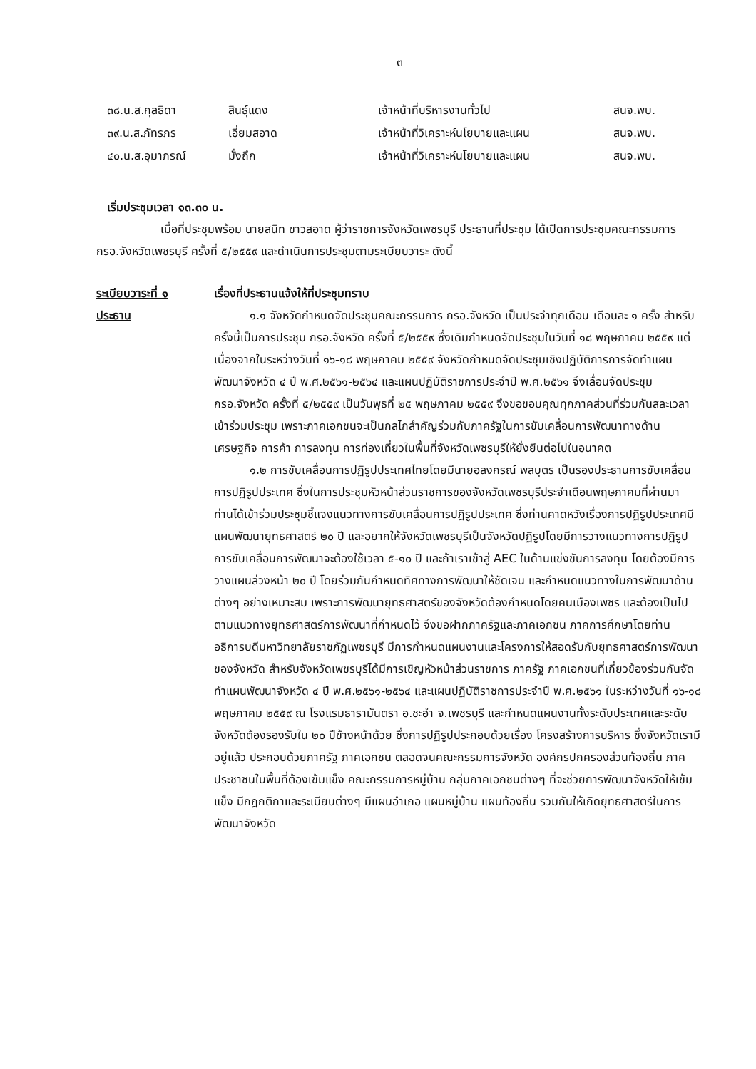๓
| ๓๘.น.ส.กุลธิดา | สินธุ์แดง | เจ้าหน้าที่บริหารงานทั่วไป | สนจ.พบ. |
| ๓๙.น.ส.ภัทรภร | เอี่ยมสอาด | เจ้าหน้าที่วิเคราะห์นโยบายและแผน | สนจ.พบ. |
| ๔๐.น.ส.อุมาภรณ์ | มั่งถึก | เจ้าหน้าที่วิเคราะห์นโยบายและแผน | สนจ.พบ. |
เริ่มประชุมเวลา ๑๓.๓๐ น.
เมื่อที่ประชุมพร้อม นายสนิท ขาวสอาด ผู้ว่าราชการจังหวัดเพชรบุรี ประธานที่ประชุม ได้เปิดการประชุมคณะกรรมการ กรอ.จังหวัดเพชรบุรี ครั้งที่ ๕/๒๕๕๙ และดำเนินการประชุมตามระเบียบวาระ ดังนี้
ระเบียบวาระที่ ๑
ประธาน
เรื่องที่ประธานแจ้งให้ที่ประชุมทราบ
๑.๑ จังหวัดกำหนดจัดประชุมคณะกรรมการ กรอ.จังหวัด เป็นประจำทุกเดือน เดือนละ ๑ ครั้ง สำหรับครั้งนี้เป็นการประชุม กรอ.จังหวัด ครั้งที่ ๕/๒๕๕๙ ซึ่งเดิมกำหนดจัดประชุมในวันที่ ๑๘ พฤษภาคม ๒๕๕๙ แต่เนื่องจากในระหว่างวันที่ ๑๖-๑๘ พฤษภาคม ๒๕๕๙ จังหวัดกำหนดจัดประชุมเชิงปฏิบัติการการจัดทำแผนพัฒนาจังหวัด ๔ ปี พ.ศ.๒๕๖๑-๒๕๖๔ และแผนปฏิบัติราชการประจำปี พ.ศ.๒๕๖๑ จึงเลื่อนจัดประชุมกรอ.จังหวัด ครั้งที่ ๕/๒๕๕๙ เป็นวันพุธที่ ๒๕ พฤษภาคม ๒๕๕๙ จึงขอขอบคุณทุกภาคส่วนที่ร่วมกันสละเวลาเข้าร่วมประชุม เพราะภาคเอกชนจะเป็นกลไกสำคัญร่วมกับภาครัฐในการขับเคลื่อนการพัฒนาทางด้านเศรษฐกิจ การค้า การลงทุน การท่องเที่ยวในพื้นที่จังหวัดเพชรบุรีให้ยั่งยืนต่อไปในอนาคต
๑.๒ การขับเคลื่อนการปฏิรูปประเทศไทยโดยมีนายอลงกรณ์ พลบุตร เป็นรองประธานการขับเคลื่อนการปฏิรูปประเทศ ซึ่งในการประชุมหัวหน้าส่วนราชการของจังหวัดเพชรบุรีประจำเดือนพฤษภาคมที่ผ่านมา ท่านได้เข้าร่วมประชุมชี้แจงแนวทางการขับเคลื่อนการปฏิรูปประเทศ ซึ่งท่านคาดหวังเรื่องการปฏิรูปประเทศมีแผนพัฒนายุทธศาสตร์ ๒๐ ปี และอยากให้จังหวัดเพชรบุรีเป็นจังหวัดปฏิรูปโดยมีการวางแนวทางการปฏิรูปการขับเคลื่อนการพัฒนาจะต้องใช้เวลา ๕-๑๐ ปี และถ้าเราเข้าสู่ AEC ในด้านแข่งขันการลงทุน โดยต้องมีการวางแผนล่วงหน้า ๒๐ ปี โดยร่วมกันกำหนดทิศทางการพัฒนาให้ชัดเจน และกำหนดแนวทางในการพัฒนาด้านต่างๆ อย่างเหมาะสม เพราะการพัฒนายุทธศาสตร์ของจังหวัดต้องกำหนดโดยคนเมืองเพชร และต้องเป็นไปตามแนวทางยุทธศาสตร์การพัฒนาที่กำหนดไว้ จึงขอฝากภาครัฐและภาคเอกชน ภาคการศึกษาโดยท่านอธิการบดีมหาวิทยาลัยราชภัฏเพชรบุรี มีการกำหนดแผนงานและโครงการให้สอดรับกับยุทธศาสตร์การพัฒนาของจังหวัด สำหรับจังหวัดเพชรบุรีได้มีการเชิญหัวหน้าส่วนราชการ ภาครัฐ ภาคเอกชนที่เกี่ยวข้องร่วมกันจัดทำแผนพัฒนาจังหวัด ๔ ปี พ.ศ.๒๕๖๑-๒๕๖๔ และแผนปฏิบัติราชการประจำปี พ.ศ.๒๕๖๑ ในระหว่างวันที่ ๑๖-๑๘ พฤษภาคม ๒๕๕๙ ณ โรงแรมธารามันตรา อ.ชะอำ จ.เพชรบุรี และกำหนดแผนงานทั้งระดับประเทศและระดับจังหวัดต้องรองรับใน ๒๐ ปีข้างหน้าด้วย ซึ่งการปฏิรูปประกอบด้วยเรื่อง โครงสร้างการบริหาร ซึ่งจังหวัดเรามีอยู่แล้ว ประกอบด้วยภาครัฐ ภาคเอกชน ตลอดจนคณะกรรมการจังหวัด องค์กรปกครองส่วนท้องถิ่น ภาคประชาชนในพื้นที่ต้องเข้มแข็ง คณะกรรมการหมู่บ้าน กลุ่มภาคเอกชนต่างๆ ที่จะช่วยการพัฒนาจังหวัดให้เข้มแข็ง มีกฎกติกาและระเบียบต่างๆ มีแผนอำเภอ แผนหมู่บ้าน แผนท้องถิ่น รวมกันให้เกิดยุทธศาสตร์ในการพัฒนาจังหวัด